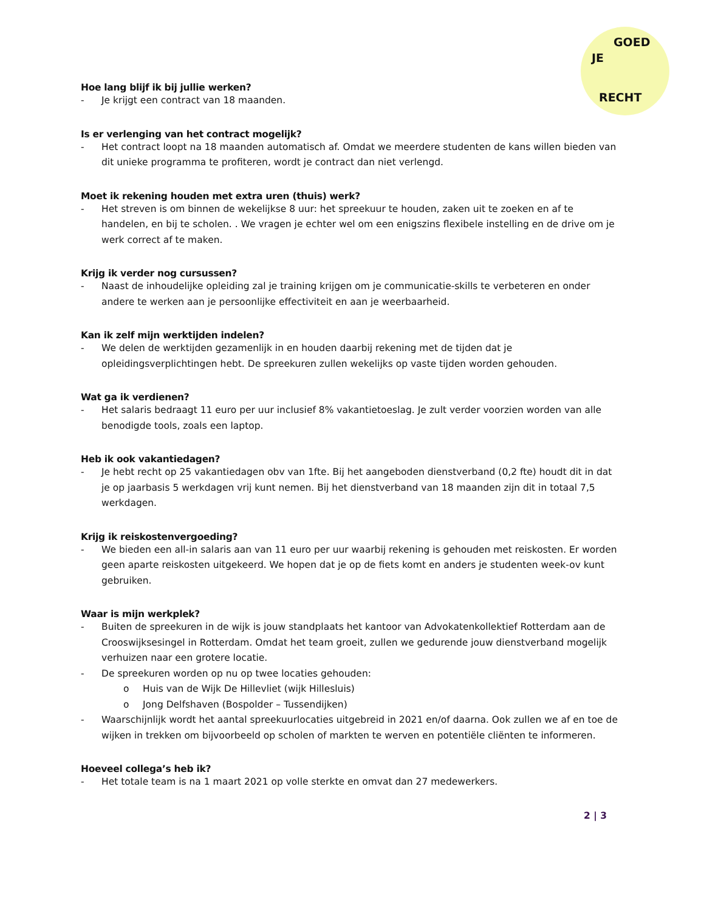JE
GOED
RECHT
Hoe lang blijf ik bij jullie werken?
- Je krijgt een contract van 18 maanden.
Is er verlenging van het contract mogelijk?
- Het contract loopt na 18 maanden automatisch af. Omdat we meerdere studenten de kans willen bieden van dit unieke programma te profiteren, wordt je contract dan niet verlengd.
Moet ik rekening houden met extra uren (thuis) werk?
- Het streven is om binnen de wekelijkse 8 uur: het spreekuur te houden, zaken uit te zoeken en af te handelen, en bij te scholen. . We vragen je echter wel om een enigszins flexibele instelling en de drive om je werk correct af te maken.
Krijg ik verder nog cursussen?
- Naast de inhoudelijke opleiding zal je training krijgen om je communicatie-skills te verbeteren en onder andere te werken aan je persoonlijke effectiviteit en aan je weerbaarheid.
Kan ik zelf mijn werktijden indelen?
- We delen de werktijden gezamenlijk in en houden daarbij rekening met de tijden dat je opleidingsverplichtingen hebt. De spreekuren zullen wekelijks op vaste tijden worden gehouden.
Wat ga ik verdienen?
- Het salaris bedraagt 11 euro per uur inclusief 8% vakantietoeslag. Je zult verder voorzien worden van alle benodigde tools, zoals een laptop.
Heb ik ook vakantiedagen?
- Je hebt recht op 25 vakantiedagen obv van 1fte. Bij het aangeboden dienstverband (0,2 fte) houdt dit in dat je op jaarbasis 5 werkdagen vrij kunt nemen. Bij het dienstverband van 18 maanden zijn dit in totaal 7,5 werkdagen.
Krijg ik reiskostenvergoeding?
- We bieden een all-in salaris aan van 11 euro per uur waarbij rekening is gehouden met reiskosten. Er worden geen aparte reiskosten uitgekeerd. We hopen dat je op de fiets komt en anders je studenten week-ov kunt gebruiken.
Waar is mijn werkplek?
- Buiten de spreekuren in de wijk is jouw standplaats het kantoor van Advokatenkollektief Rotterdam aan de Crooswijksesingel in Rotterdam. Omdat het team groeit, zullen we gedurende jouw dienstverband mogelijk verhuizen naar een grotere locatie.
- De spreekuren worden op nu op twee locaties gehouden:
o Huis van de Wijk De Hillevliet (wijk Hillesluis)
o Jong Delfshaven (Bospolder – Tussendijken)
- Waarschijnlijk wordt het aantal spreekuurlocaties uitgebreid in 2021 en/of daarna. Ook zullen we af en toe de wijken in trekken om bijvoorbeeld op scholen of markten te werven en potentiële cliënten te informeren.
Hoeveel collega’s heb ik?
- Het totale team is na 1 maart 2021 op volle sterkte en omvat dan 27 medewerkers.
2 | 3